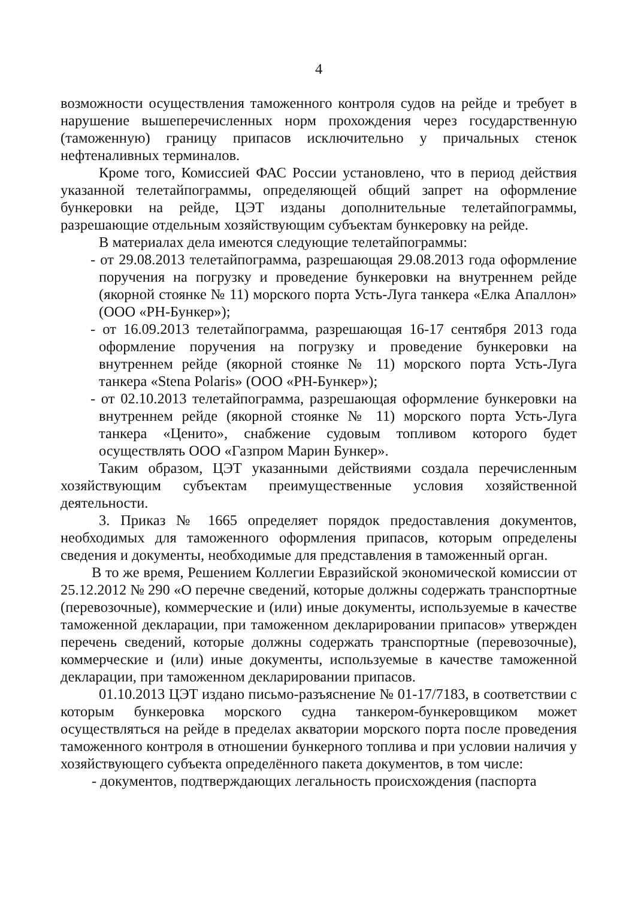4
возможности осуществления таможенного контроля судов на рейде и требует в нарушение вышеперечисленных норм прохождения через государственную (таможенную) границу припасов исключительно у причальных стенок нефтеналивных терминалов.
Кроме того, Комиссией ФАС России установлено, что в период действия указанной телетайпограммы, определяющей общий запрет на оформление бункеровки на рейде, ЦЭТ изданы дополнительные телетайпограммы, разрешающие отдельным хозяйствующим субъектам бункеровку на рейде.
В материалах дела имеются следующие телетайпограммы:
- от 29.08.2013 телетайпограмма, разрешающая 29.08.2013 года оформление поручения на погрузку и проведение бункеровки на внутреннем рейде (якорной стоянке № 11) морского порта Усть-Луга танкера «Елка Апаллон» (ООО «РН-Бункер»);
- от 16.09.2013 телетайпограмма, разрешающая 16-17 сентября 2013 года оформление поручения на погрузку и проведение бункеровки на внутреннем рейде (якорной стоянке № 11) морского порта Усть-Луга танкера «Stena Polaris» (ООО «РН-Бункер»);
- от 02.10.2013 телетайпограмма, разрешающая оформление бункеровки на внутреннем рейде (якорной стоянке № 11) морского порта Усть-Луга танкера «Ценито», снабжение судовым топливом которого будет осуществлять ООО «Газпром Марин Бункер».
Таким образом, ЦЭТ указанными действиями создала перечисленным хозяйствующим субъектам преимущественные условия хозяйственной деятельности.
3. Приказ № 1665 определяет порядок предоставления документов, необходимых для таможенного оформления припасов, которым определены сведения и документы, необходимые для представления в таможенный орган.
В то же время, Решением Коллегии Евразийской экономической комиссии от 25.12.2012 № 290 «О перечне сведений, которые должны содержать транспортные (перевозочные), коммерческие и (или) иные документы, используемые в качестве таможенной декларации, при таможенном декларировании припасов» утвержден перечень сведений, которые должны содержать транспортные (перевозочные), коммерческие и (или) иные документы, используемые в качестве таможенной декларации, при таможенном декларировании припасов.
01.10.2013 ЦЭТ издано письмо-разъяснение № 01-17/7183, в соответствии с которым бункеровка морского судна танкером-бункеровщиком может осуществляться на рейде в пределах акватории морского порта после проведения таможенного контроля в отношении бункерного топлива и при условии наличия у хозяйствующего субъекта определённого пакета документов, в том числе:
- документов, подтверждающих легальность происхождения (паспорта